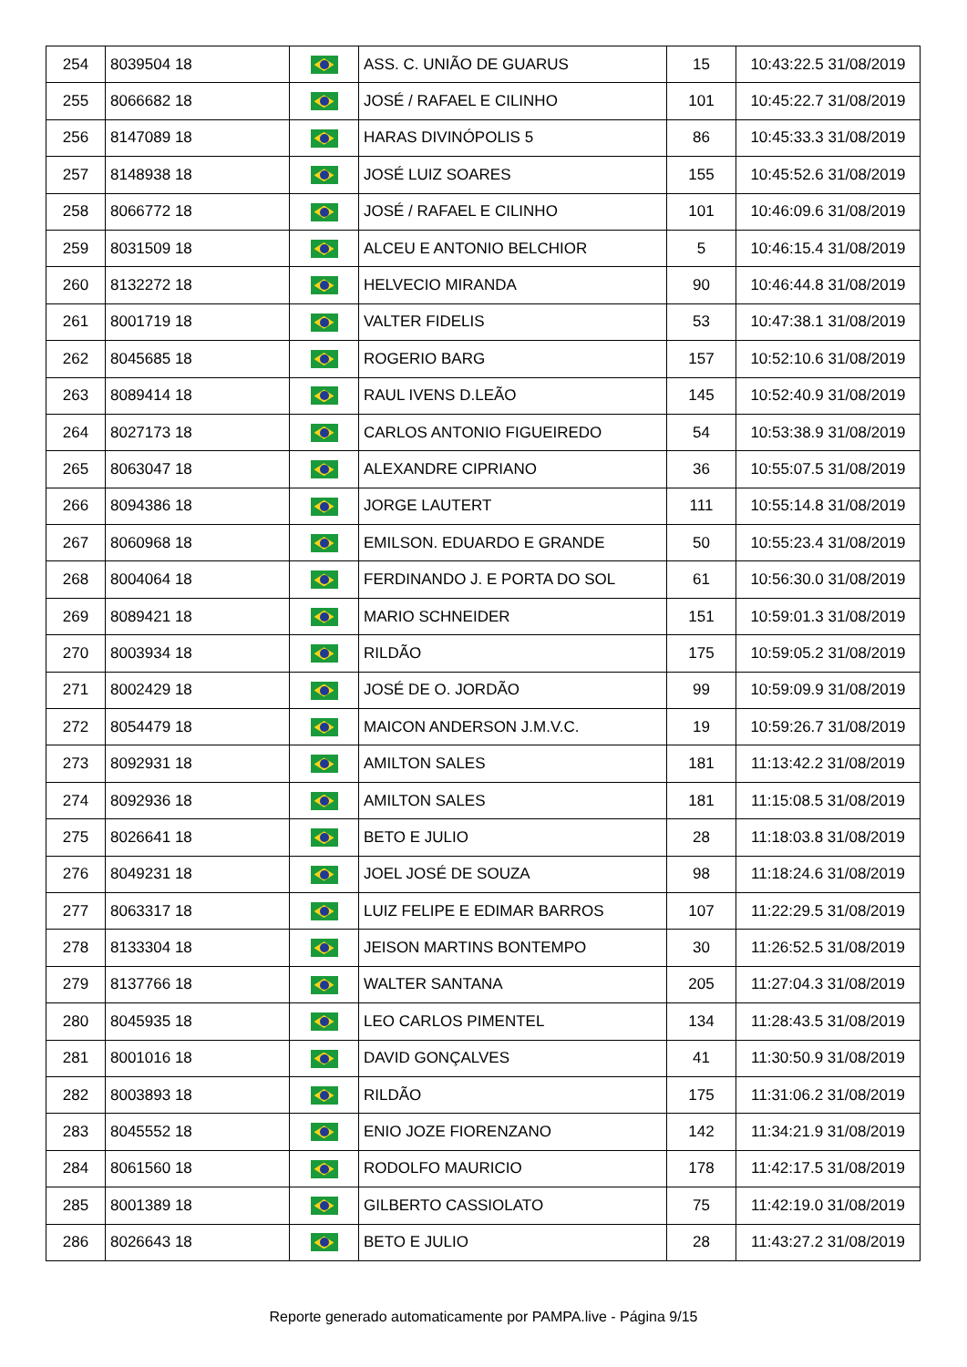| 254 | 8039504 18 | | ASS. C. UNIÃO DE GUARUS | 15 | 10:43:22.5 31/08/2019 |
| 255 | 8066682 18 | | JOSÉ / RAFAEL E CILINHO | 101 | 10:45:22.7 31/08/2019 |
| 256 | 8147089 18 | | HARAS DIVINÓPOLIS 5 | 86 | 10:45:33.3 31/08/2019 |
| 257 | 8148938 18 | | JOSÉ LUIZ SOARES | 155 | 10:45:52.6 31/08/2019 |
| 258 | 8066772 18 | | JOSÉ / RAFAEL E CILINHO | 101 | 10:46:09.6 31/08/2019 |
| 259 | 8031509 18 | | ALCEU E ANTONIO BELCHIOR | 5 | 10:46:15.4 31/08/2019 |
| 260 | 8132272 18 | | HELVECIO MIRANDA | 90 | 10:46:44.8 31/08/2019 |
| 261 | 8001719 18 | | VALTER FIDELIS | 53 | 10:47:38.1 31/08/2019 |
| 262 | 8045685 18 | | ROGERIO BARG | 157 | 10:52:10.6 31/08/2019 |
| 263 | 8089414 18 | | RAUL IVENS D.LEÃO | 145 | 10:52:40.9 31/08/2019 |
| 264 | 8027173 18 | | CARLOS ANTONIO FIGUEIREDO | 54 | 10:53:38.9 31/08/2019 |
| 265 | 8063047 18 | | ALEXANDRE CIPRIANO | 36 | 10:55:07.5 31/08/2019 |
| 266 | 8094386 18 | | JORGE LAUTERT | 111 | 10:55:14.8 31/08/2019 |
| 267 | 8060968 18 | | EMILSON. EDUARDO E GRANDE | 50 | 10:55:23.4 31/08/2019 |
| 268 | 8004064 18 | | FERDINANDO J. E PORTA DO SOL | 61 | 10:56:30.0 31/08/2019 |
| 269 | 8089421 18 | | MARIO SCHNEIDER | 151 | 10:59:01.3 31/08/2019 |
| 270 | 8003934 18 | | RILDÃO | 175 | 10:59:05.2 31/08/2019 |
| 271 | 8002429 18 | | JOSÉ DE O. JORDÃO | 99 | 10:59:09.9 31/08/2019 |
| 272 | 8054479 18 | | MAICON ANDERSON J.M.V.C. | 19 | 10:59:26.7 31/08/2019 |
| 273 | 8092931 18 | | AMILTON SALES | 181 | 11:13:42.2 31/08/2019 |
| 274 | 8092936 18 | | AMILTON SALES | 181 | 11:15:08.5 31/08/2019 |
| 275 | 8026641 18 | | BETO E JULIO | 28 | 11:18:03.8 31/08/2019 |
| 276 | 8049231 18 | | JOEL JOSÉ DE SOUZA | 98 | 11:18:24.6 31/08/2019 |
| 277 | 8063317 18 | | LUIZ FELIPE E EDIMAR BARROS | 107 | 11:22:29.5 31/08/2019 |
| 278 | 8133304 18 | | JEISON MARTINS BONTEMPO | 30 | 11:26:52.5 31/08/2019 |
| 279 | 8137766 18 | | WALTER SANTANA | 205 | 11:27:04.3 31/08/2019 |
| 280 | 8045935 18 | | LEO CARLOS PIMENTEL | 134 | 11:28:43.5 31/08/2019 |
| 281 | 8001016 18 | | DAVID GONÇALVES | 41 | 11:30:50.9 31/08/2019 |
| 282 | 8003893 18 | | RILDÃO | 175 | 11:31:06.2 31/08/2019 |
| 283 | 8045552 18 | | ENIO JOZE FIORENZANO | 142 | 11:34:21.9 31/08/2019 |
| 284 | 8061560 18 | | RODOLFO MAURICIO | 178 | 11:42:17.5 31/08/2019 |
| 285 | 8001389 18 | | GILBERTO CASSIOLATO | 75 | 11:42:19.0 31/08/2019 |
| 286 | 8026643 18 | | BETO E JULIO | 28 | 11:43:27.2 31/08/2019 |
Reporte generado automaticamente por PAMPA.live - Página 9/15